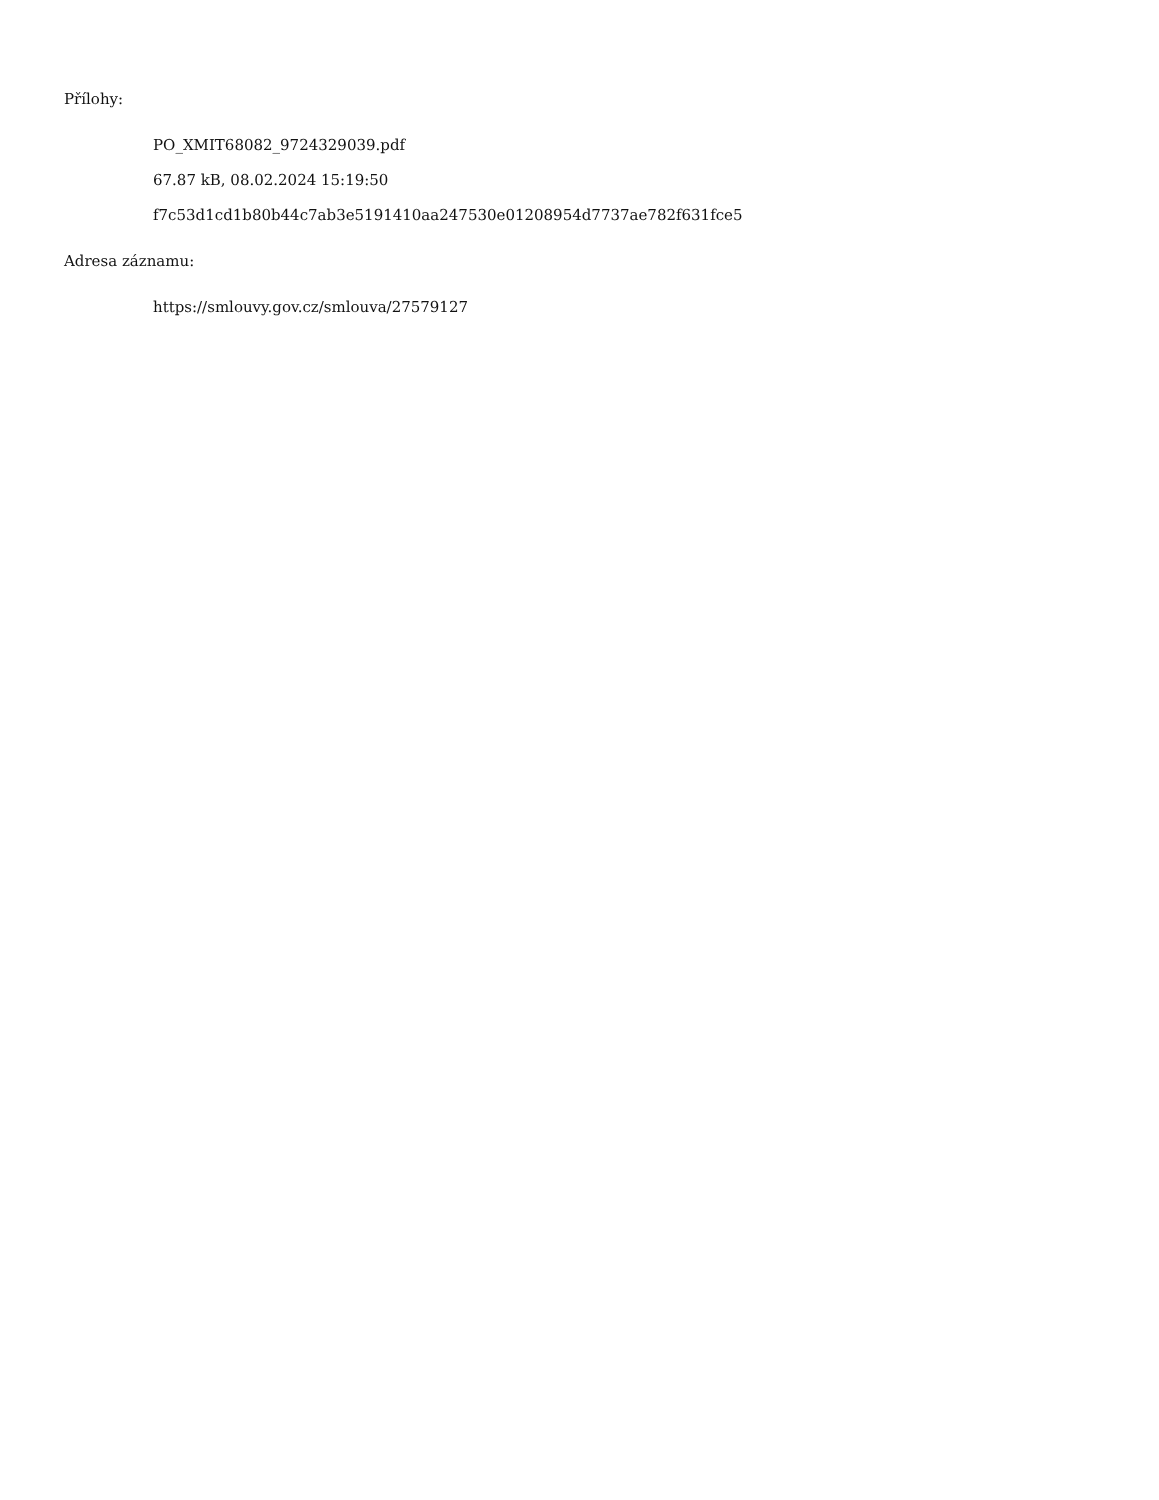Přílohy:
PO_XMIT68082_9724329039.pdf
67.87 kB, 08.02.2024 15:19:50
f7c53d1cd1b80b44c7ab3e5191410aa247530e01208954d7737ae782f631fce5
Adresa záznamu:
https://smlouvy.gov.cz/smlouva/27579127